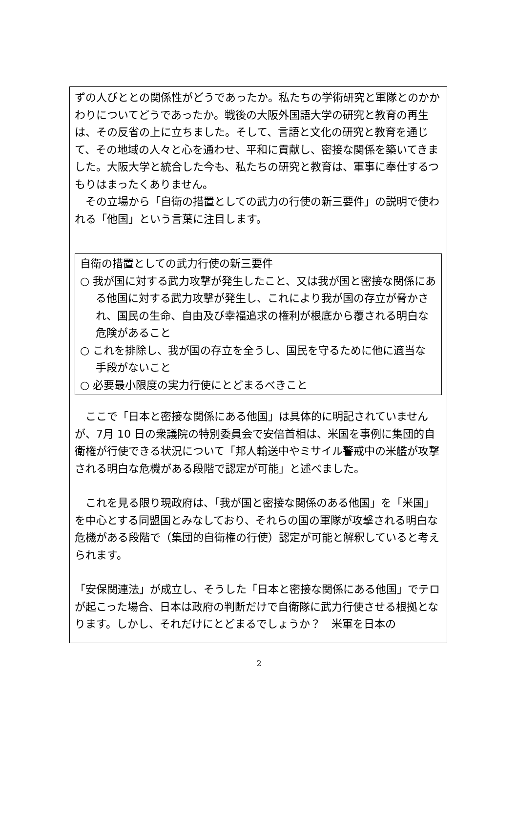ずの人びととの関係性がどうであったか。私たちの学術研究と軍隊とのかかわりについてどうであったか。戦後の大阪外国語大学の研究と教育の再生は、その反省の上に立ちました。そして、言語と文化の研究と教育を通じて、その地域の人々と心を通わせ、平和に貢献し、密接な関係を築いてきました。大阪大学と統合した今も、私たちの研究と教育は、軍事に奉仕するつもりはまったくありません。
　その立場から「自衛の措置としての武力の行使の新三要件」の説明で使われる「他国」という言葉に注目します。
自衛の措置としての武力行使の新三要件
○ 我が国に対する武力攻撃が発生したこと、又は我が国と密接な関係にある他国に対する武力攻撃が発生し、これにより我が国の存立が脅かされ、国民の生命、自由及び幸福追求の権利が根底から覆される明白な危険があること
○ これを排除し、我が国の存立を全うし、国民を守るために他に適当な手段がないこと
○ 必要最小限度の実力行使にとどまるべきこと
　ここで「日本と密接な関係にある他国」は具体的に明記されていませんが、7月 10 日の衆議院の特別委員会で安倍首相は、米国を事例に集団的自衛権が行使できる状況について「邦人輸送中やミサイル警戒中の米艦が攻撃される明白な危機がある段階で認定が可能」と述べました。
　これを見る限り現政府は、「我が国と密接な関係のある他国」を「米国」を中心とする同盟国とみなしており、それらの国の軍隊が攻撃される明白な危機がある段階で（集団的自衛権の行使）認定が可能と解釈していると考えられます。
「安保関連法」が成立し、そうした「日本と密接な関係にある他国」でテロが起こった場合、日本は政府の判断だけで自衛隊に武力行使させる根拠となります。しかし、それだけにとどまるでしょうか？　米軍を日本の
2